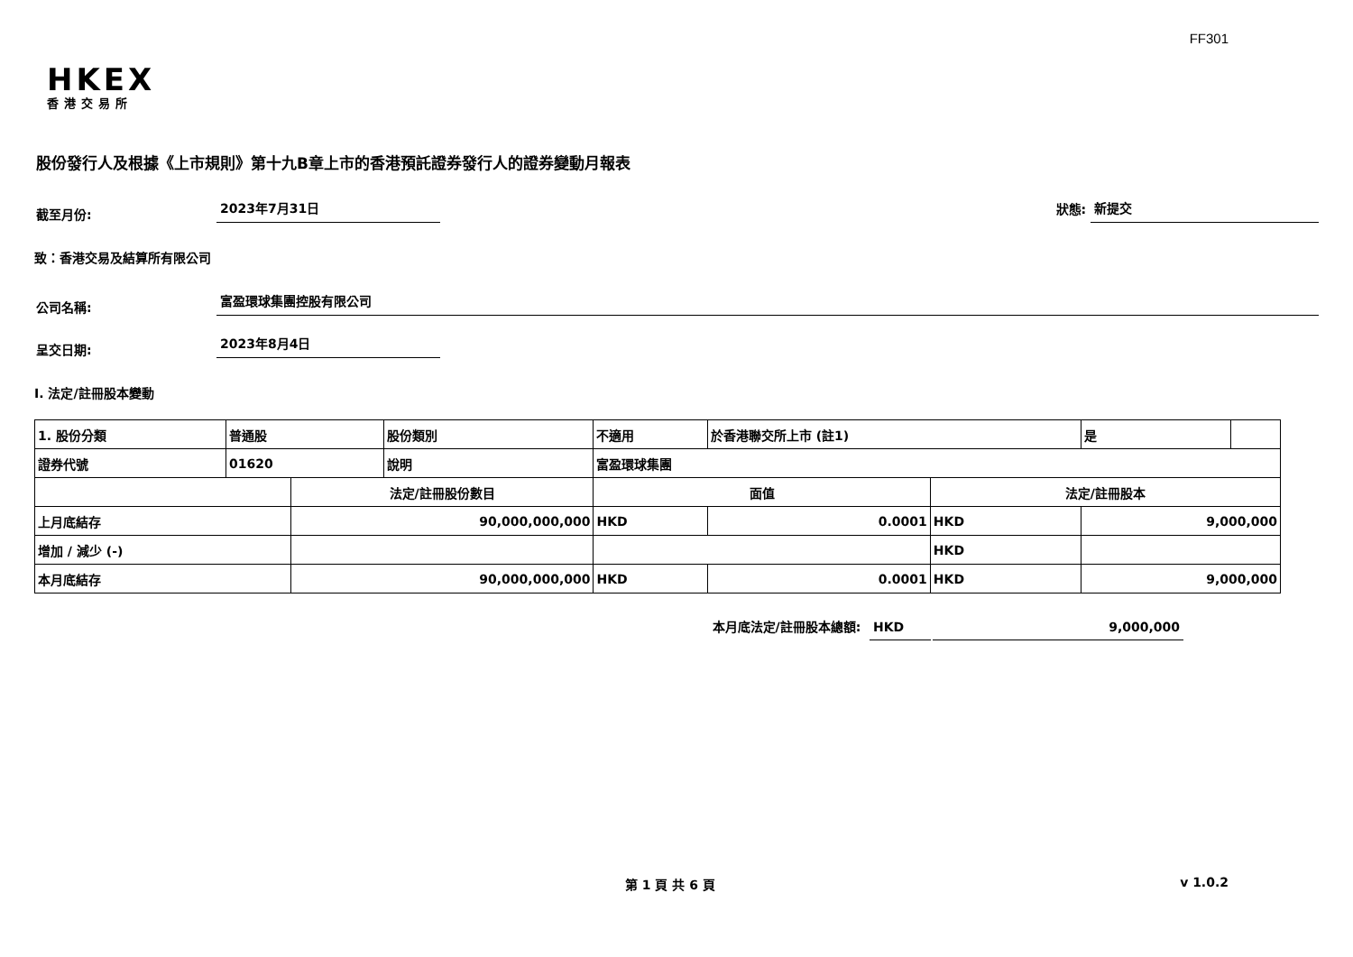FF301
HKEX
香港交易所
股份發行人及根據《上市規則》第十九B章上市的香港預託證券發行人的證券變動月報表
截至月份: 2023年7月31日 狀態: 新提交
致：香港交易及結算所有限公司
公司名稱: 富盈環球集團控股有限公司
呈交日期: 2023年8月4日
I. 法定/註冊股本變動
| 1. 股份分類 | 普通股 | | 股份類別 | 不適用 | | 於香港聯交所上市 (註1) | | 是 | |
| 證券代號 | 01620 | | 說明 | 富盈環球集團 | | | | | |
| | | 法定/註冊股份數目 | | | 面值 | | 法定/註冊股本 | | |
| 上月底結存 | | 90,000,000,000 | | | HKD | 0.0001 | HKD | 9,000,000 | |
| 增加 / 減少 (-) | | | | | | | HKD | | |
| 本月底結存 | | 90,000,000,000 | | | HKD | 0.0001 | HKD | 9,000,000 | |
本月底法定/註冊股本總額: HKD 9,000,000
第 1 頁 共 6 頁 v 1.0.2